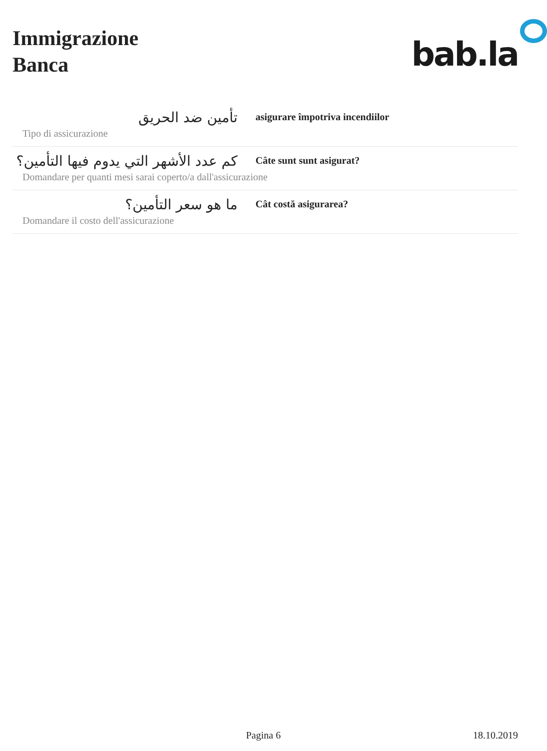Immigrazione
Banca
bab.la
تأمين ضد الحريق
asigurare împotriva incendiilor
Tipo di assicurazione
كم عدد الأشهر التي يدوم فيها التأمين؟
Câte sunt sunt asigurat?
Domandare per quanti mesi sarai coperto/a dall'assicurazione
ما هو سعر التأمين؟
Cât costă asigurarea?
Domandare il costo dell'assicurazione
Pagina 6 18.10.2019